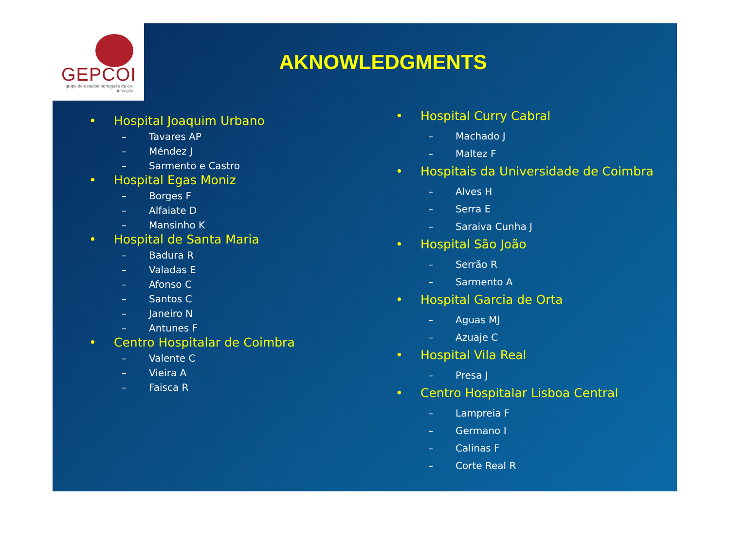GEPCOI
grupo de estudos português da co-infecção
AKNOWLEDGMENTS
• Hospital Joaquim Urbano
– Tavares AP
– Méndez J
– Sarmento e Castro
• Hospital Egas Moniz
– Borges F
– Alfaiate D
– Mansinho K
• Hospital de Santa Maria
– Badura R
– Valadas E
– Afonso C
– Santos C
– Janeiro N
– Antunes F
• Centro Hospitalar de Coimbra
– Valente C
– Vieira A
– Faisca R
• Hospital Curry Cabral
– Machado J
– Maltez F
• Hospitais da Universidade de Coimbra
– Alves H
– Serra E
– Saraiva Cunha J
• Hospital São João
– Serrão R
– Sarmento A
• Hospital Garcia de Orta
– Aguas MJ
– Azuaje C
• Hospital Vila Real
– Presa J
• Centro Hospitalar Lisboa Central
– Lampreia F
– Germano I
– Calinas F
– Corte Real R